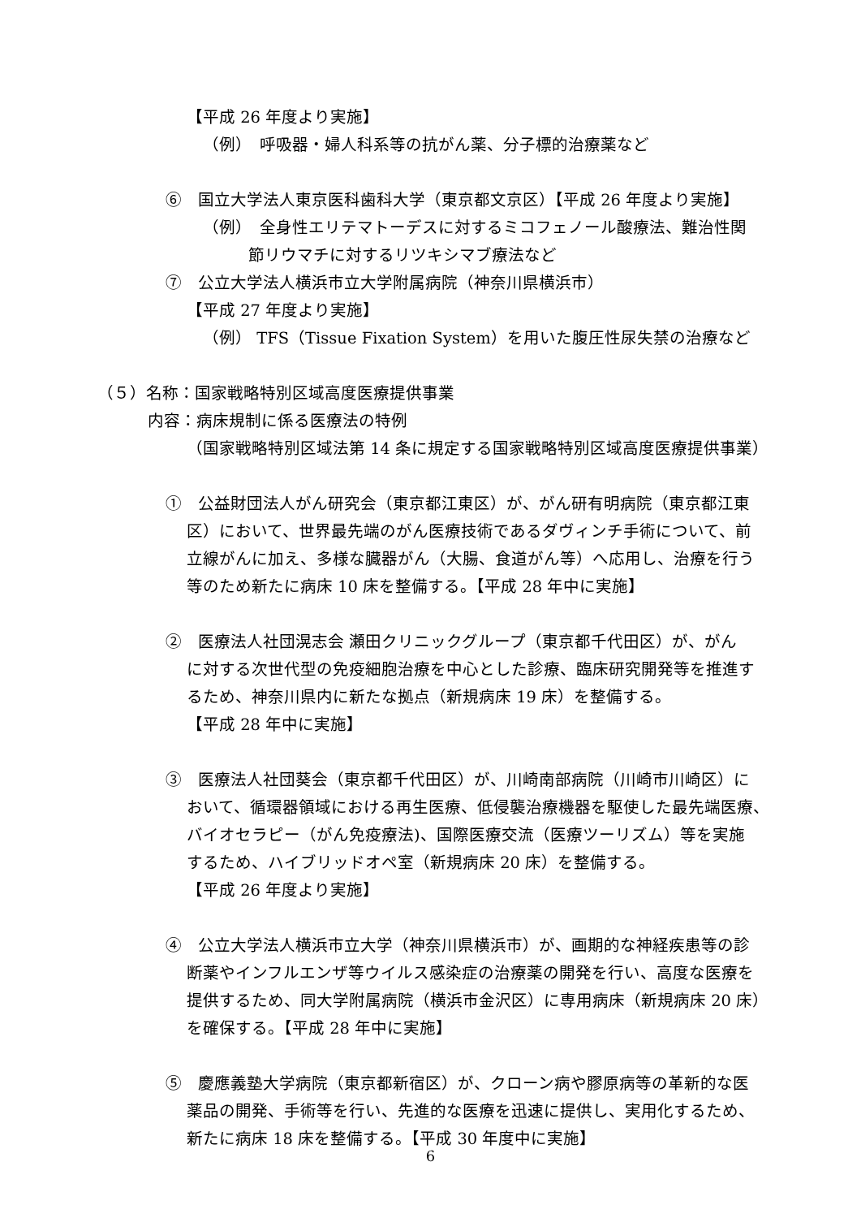【平成 26 年度より実施】
（例）　呼吸器・婦人科系等の抗がん薬、分子標的治療薬など
⑥　国立大学法人東京医科歯科大学（東京都文京区）【平成 26 年度より実施】
（例）　全身性エリテマトーデスに対するミコフェノール酸療法、難治性関
節リウマチに対するリツキシマブ療法など
⑦　公立大学法人横浜市立大学附属病院（神奈川県横浜市）
【平成 27 年度より実施】
（例） TFS（Tissue Fixation System）を用いた腹圧性尿失禁の治療など
（５）名称：国家戦略特別区域高度医療提供事業
内容：病床規制に係る医療法の特例
（国家戦略特別区域法第 14 条に規定する国家戦略特別区域高度医療提供事業）
①　公益財団法人がん研究会（東京都江東区）が、がん研有明病院（東京都江東
区）において、世界最先端のがん医療技術であるダヴィンチ手術について、前
立線がんに加え、多様な臓器がん（大腸、食道がん等）へ応用し、治療を行う
等のため新たに病床 10 床を整備する。【平成 28 年中に実施】
②　医療法人社団滉志会 瀬田クリニックグループ（東京都千代田区）が、がん
に対する次世代型の免疫細胞治療を中心とした診療、臨床研究開発等を推進す
るため、神奈川県内に新たな拠点（新規病床 19 床）を整備する。
【平成 28 年中に実施】
③　医療法人社団葵会（東京都千代田区）が、川崎南部病院（川崎市川崎区）に
おいて、循環器領域における再生医療、低侵襲治療機器を駆使した最先端医療、
バイオセラピー（がん免疫療法)、国際医療交流（医療ツーリズム）等を実施
するため、ハイブリッドオペ室（新規病床 20 床）を整備する。
【平成 26 年度より実施】
④　公立大学法人横浜市立大学（神奈川県横浜市）が、画期的な神経疾患等の診
断薬やインフルエンザ等ウイルス感染症の治療薬の開発を行い、高度な医療を
提供するため、同大学附属病院（横浜市金沢区）に専用病床（新規病床 20 床）
を確保する。【平成 28 年中に実施】
⑤　慶應義塾大学病院（東京都新宿区）が、クローン病や膠原病等の革新的な医
薬品の開発、手術等を行い、先進的な医療を迅速に提供し、実用化するため、
新たに病床 18 床を整備する。【平成 30 年度中に実施】
6